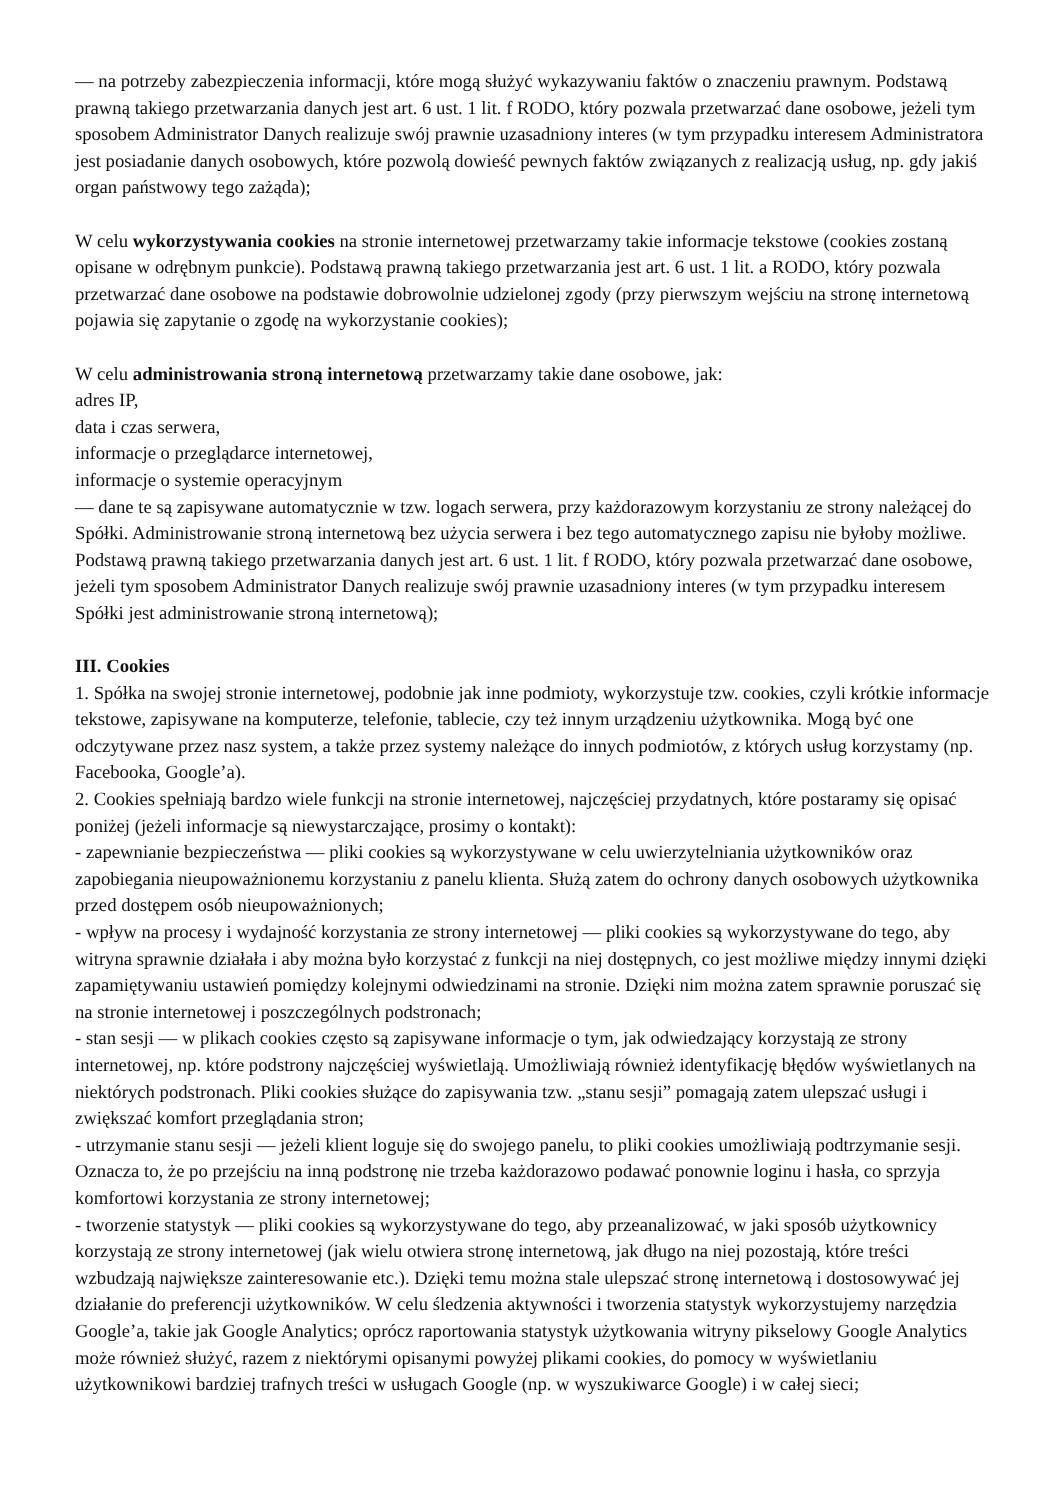— na potrzeby zabezpieczenia informacji, które mogą służyć wykazywaniu faktów o znaczeniu prawnym. Podstawą prawną takiego przetwarzania danych jest art. 6 ust. 1 lit. f RODO, który pozwala przetwarzać dane osobowe, jeżeli tym sposobem Administrator Danych realizuje swój prawnie uzasadniony interes (w tym przypadku interesem Administratora jest posiadanie danych osobowych, które pozwolą dowieść pewnych faktów związanych z realizacją usług, np. gdy jakiś organ państwowy tego zażąda);
W celu wykorzystywania cookies na stronie internetowej przetwarzamy takie informacje tekstowe (cookies zostaną opisane w odrębnym punkcie). Podstawą prawną takiego przetwarzania jest art. 6 ust. 1 lit. a RODO, który pozwala przetwarzać dane osobowe na podstawie dobrowolnie udzielonej zgody (przy pierwszym wejściu na stronę internetową pojawia się zapytanie o zgodę na wykorzystanie cookies);
W celu administrowania stroną internetową przetwarzamy takie dane osobowe, jak:
adres IP,
data i czas serwera,
informacje o przeglądarce internetowej,
informacje o systemie operacyjnym
— dane te są zapisywane automatycznie w tzw. logach serwera, przy każdorazowym korzystaniu ze strony należącej do Spółki. Administrowanie stroną internetową bez użycia serwera i bez tego automatycznego zapisu nie byłoby możliwe. Podstawą prawną takiego przetwarzania danych jest art. 6 ust. 1 lit. f RODO, który pozwala przetwarzać dane osobowe, jeżeli tym sposobem Administrator Danych realizuje swój prawnie uzasadniony interes (w tym przypadku interesem Spółki jest administrowanie stroną internetową);
III. Cookies
1. Spółka na swojej stronie internetowej, podobnie jak inne podmioty, wykorzystuje tzw. cookies, czyli krótkie informacje tekstowe, zapisywane na komputerze, telefonie, tablecie, czy też innym urządzeniu użytkownika. Mogą być one odczytywane przez nasz system, a także przez systemy należące do innych podmiotów, z których usług korzystamy (np. Facebooka, Google’a).
2. Cookies spełniają bardzo wiele funkcji na stronie internetowej, najczęściej przydatnych, które postaramy się opisać poniżej (jeżeli informacje są niewystarczające, prosimy o kontakt):
- zapewnianie bezpieczeństwa — pliki cookies są wykorzystywane w celu uwierzytelniania użytkowników oraz zapobiegania nieupoważnionemu korzystaniu z panelu klienta. Służą zatem do ochrony danych osobowych użytkownika przed dostępem osób nieupoważnionych;
- wpływ na procesy i wydajność korzystania ze strony internetowej — pliki cookies są wykorzystywane do tego, aby witryna sprawnie działała i aby można było korzystać z funkcji na niej dostępnych, co jest możliwe między innymi dzięki zapamiętywaniu ustawień pomiędzy kolejnymi odwiedzinami na stronie. Dzięki nim można zatem sprawnie poruszać się na stronie internetowej i poszczególnych podstronach;
- stan sesji — w plikach cookies często są zapisywane informacje o tym, jak odwiedzający korzystają ze strony internetowej, np. które podstrony najczęściej wyświetlają. Umożliwiają również identyfikację błędów wyświetlanych na niektórych podstronach. Pliki cookies służące do zapisywania tzw. „stanu sesji” pomagają zatem ulepszać usługi i zwiększać komfort przeglądania stron;
- utrzymanie stanu sesji — jeżeli klient loguje się do swojego panelu, to pliki cookies umożliwiają podtrzymanie sesji. Oznacza to, że po przejściu na inną podstronę nie trzeba każdorazowo podawać ponownie loginu i hasła, co sprzyja komfortowi korzystania ze strony internetowej;
- tworzenie statystyk — pliki cookies są wykorzystywane do tego, aby przeanalizować, w jaki sposób użytkownicy korzystają ze strony internetowej (jak wielu otwiera stronę internetową, jak długo na niej pozostają, które treści wzbudzają największe zainteresowanie etc.). Dzięki temu można stale ulepszać stronę internetową i dostosowywać jej działanie do preferencji użytkowników. W celu śledzenia aktywności i tworzenia statystyk wykorzystujemy narzędzia Google’a, takie jak Google Analytics; oprócz raportowania statystyk użytkowania witryny pikselowy Google Analytics może również służyć, razem z niektórymi opisanymi powyżej plikami cookies, do pomocy w wyświetlaniu użytkownikowi bardziej trafnych treści w usługach Google (np. w wyszukiwarce Google) i w całej sieci;